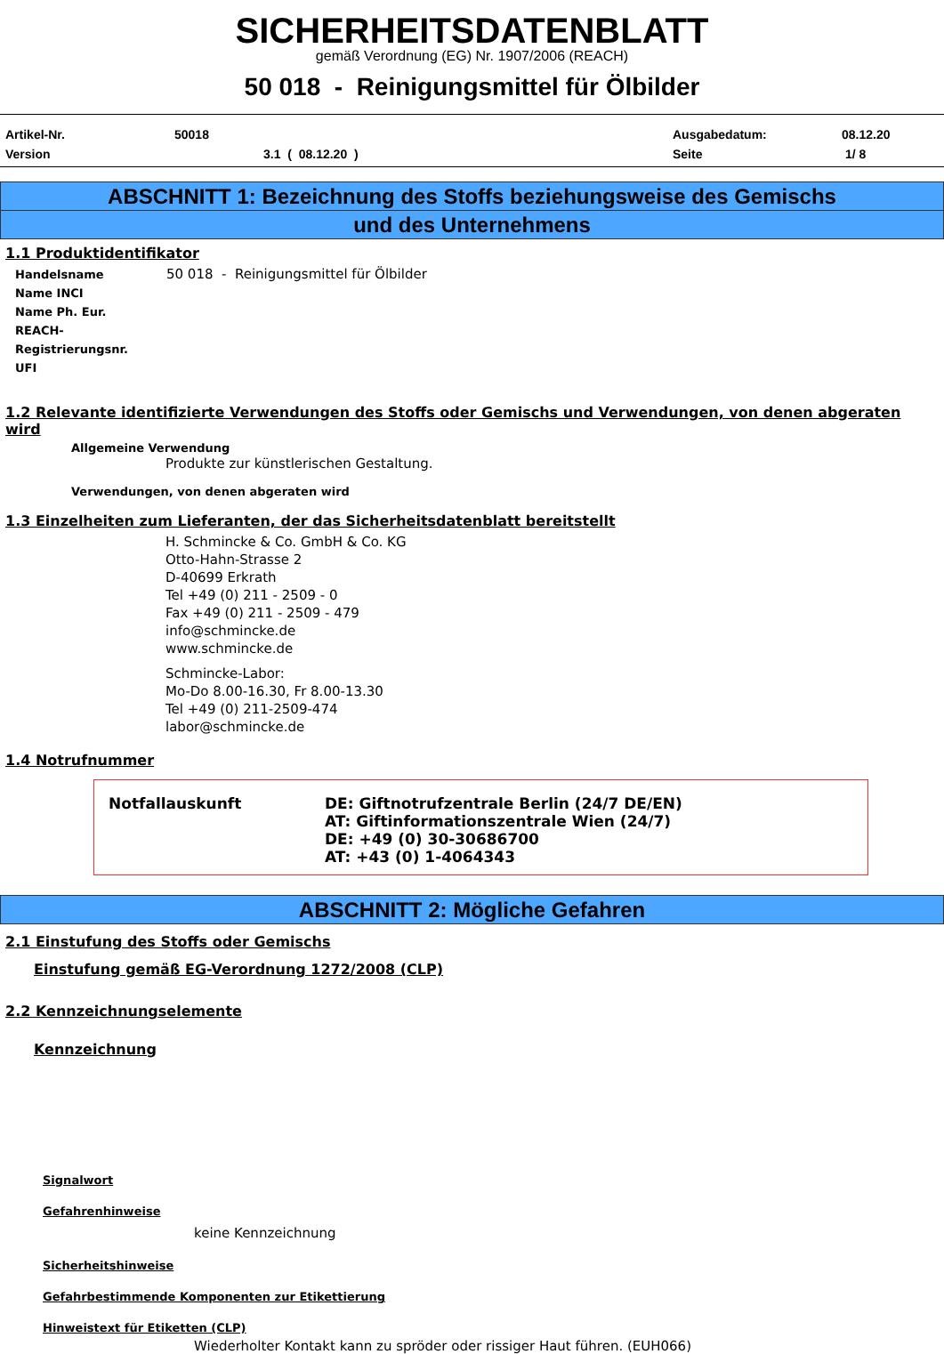SICHERHEITSDATENBLATT
gemäß Verordnung (EG) Nr. 1907/2006 (REACH)
50 018 - Reinigungsmittel für Ölbilder
Artikel-Nr. 50018 Ausgabedatum: 08.12.20 Version 3.1 ( 08.12.20 ) Seite 1/ 8
ABSCHNITT 1: Bezeichnung des Stoffs beziehungsweise des Gemischs
und des Unternehmens
1.1 Produktidentifikator
Handelsname 50 018 - Reinigungsmittel für Ölbilder
Name INCI
Name Ph. Eur.
REACH-Registrierungsnr.
UFI
1.2 Relevante identifizierte Verwendungen des Stoffs oder Gemischs und Verwendungen, von denen abgeraten wird
Allgemeine Verwendung
Produkte zur künstlerischen Gestaltung.
Verwendungen, von denen abgeraten wird
1.3 Einzelheiten zum Lieferanten, der das Sicherheitsdatenblatt bereitstellt
H. Schmincke & Co. GmbH & Co. KG
Otto-Hahn-Strasse 2
D-40699 Erkrath
Tel +49 (0) 211 - 2509 - 0
Fax +49 (0) 211 - 2509 - 479
info@schmincke.de
www.schmincke.de
Schmincke-Labor:
Mo-Do 8.00-16.30, Fr 8.00-13.30
Tel +49 (0) 211-2509-474
labor@schmincke.de
1.4 Notrufnummer
Notfallauskunft DE: Giftnotrufzentrale Berlin (24/7 DE/EN)
AT: Giftinformationszentrale Wien (24/7)
DE: +49 (0) 30-30686700
AT: +43 (0) 1-4064343
ABSCHNITT 2: Mögliche Gefahren
2.1 Einstufung des Stoffs oder Gemischs
Einstufung gemäß EG-Verordnung 1272/2008 (CLP)
2.2 Kennzeichnungselemente
Kennzeichnung
Signalwort
Gefahrenhinweise
keine Kennzeichnung
Sicherheitshinweise
Gefahrbestimmende Komponenten zur Etikettierung
Hinweistext für Etiketten (CLP)
Wiederholter Kontakt kann zu spröder oder rissiger Haut führen. (EUH066)